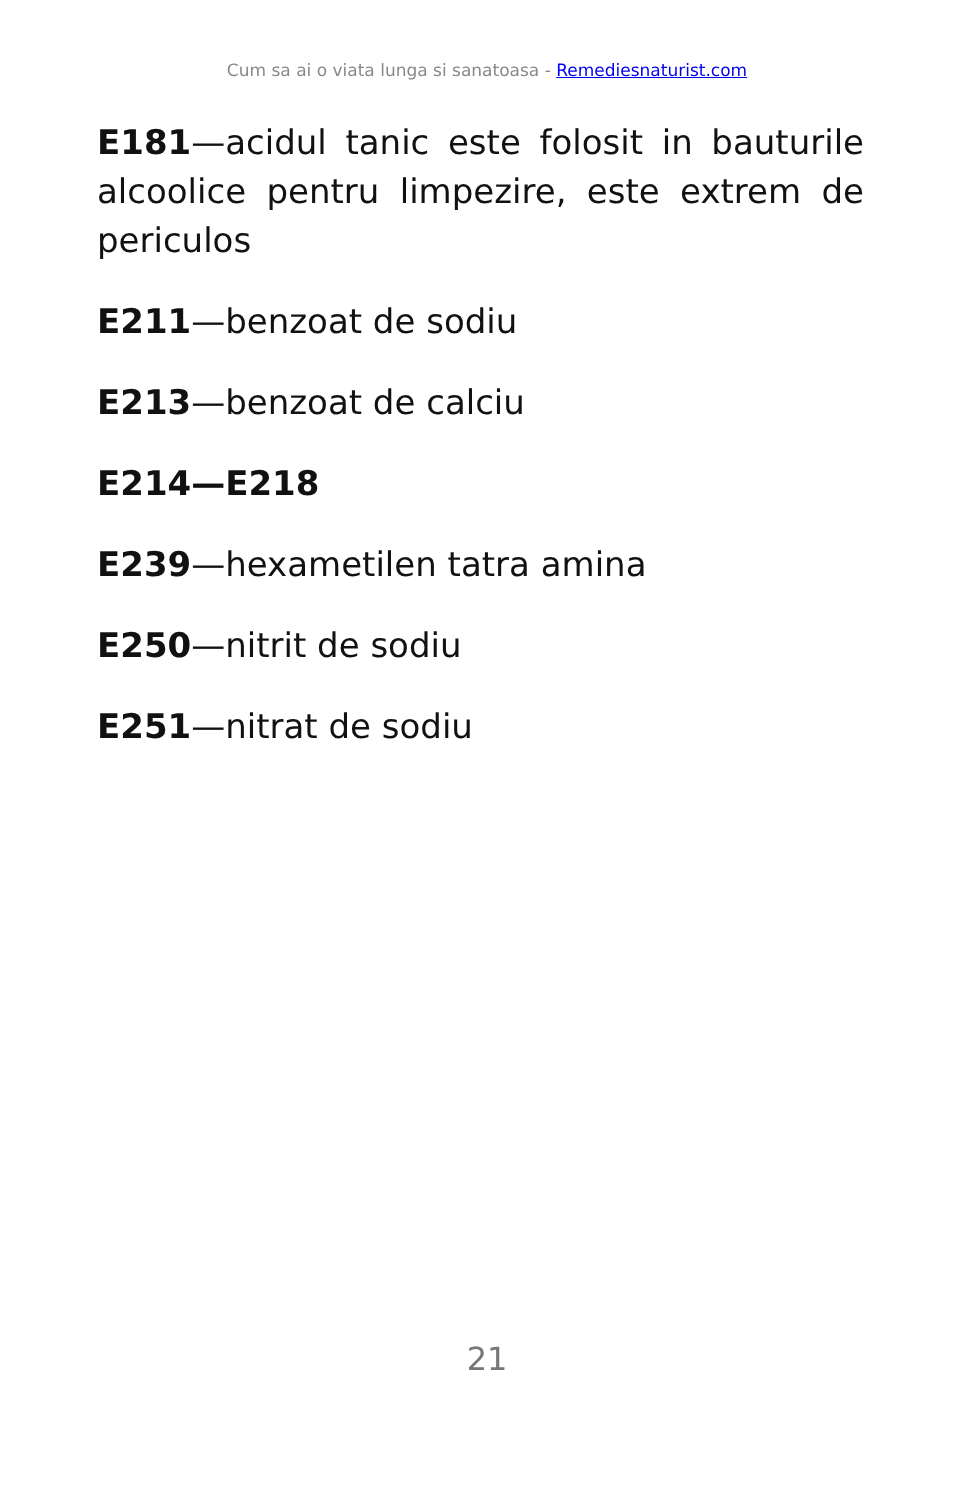Cum sa ai o viata lunga si sanatoasa - Remediesnaturist.com
E181—acidul tanic este folosit in bauturile alcoolice pentru limpezire, este extrem de periculos
E211—benzoat de sodiu
E213—benzoat de calciu
E214—E218
E239—hexametilen tatra amina
E250—nitrit de sodiu
E251—nitrat de sodiu
21